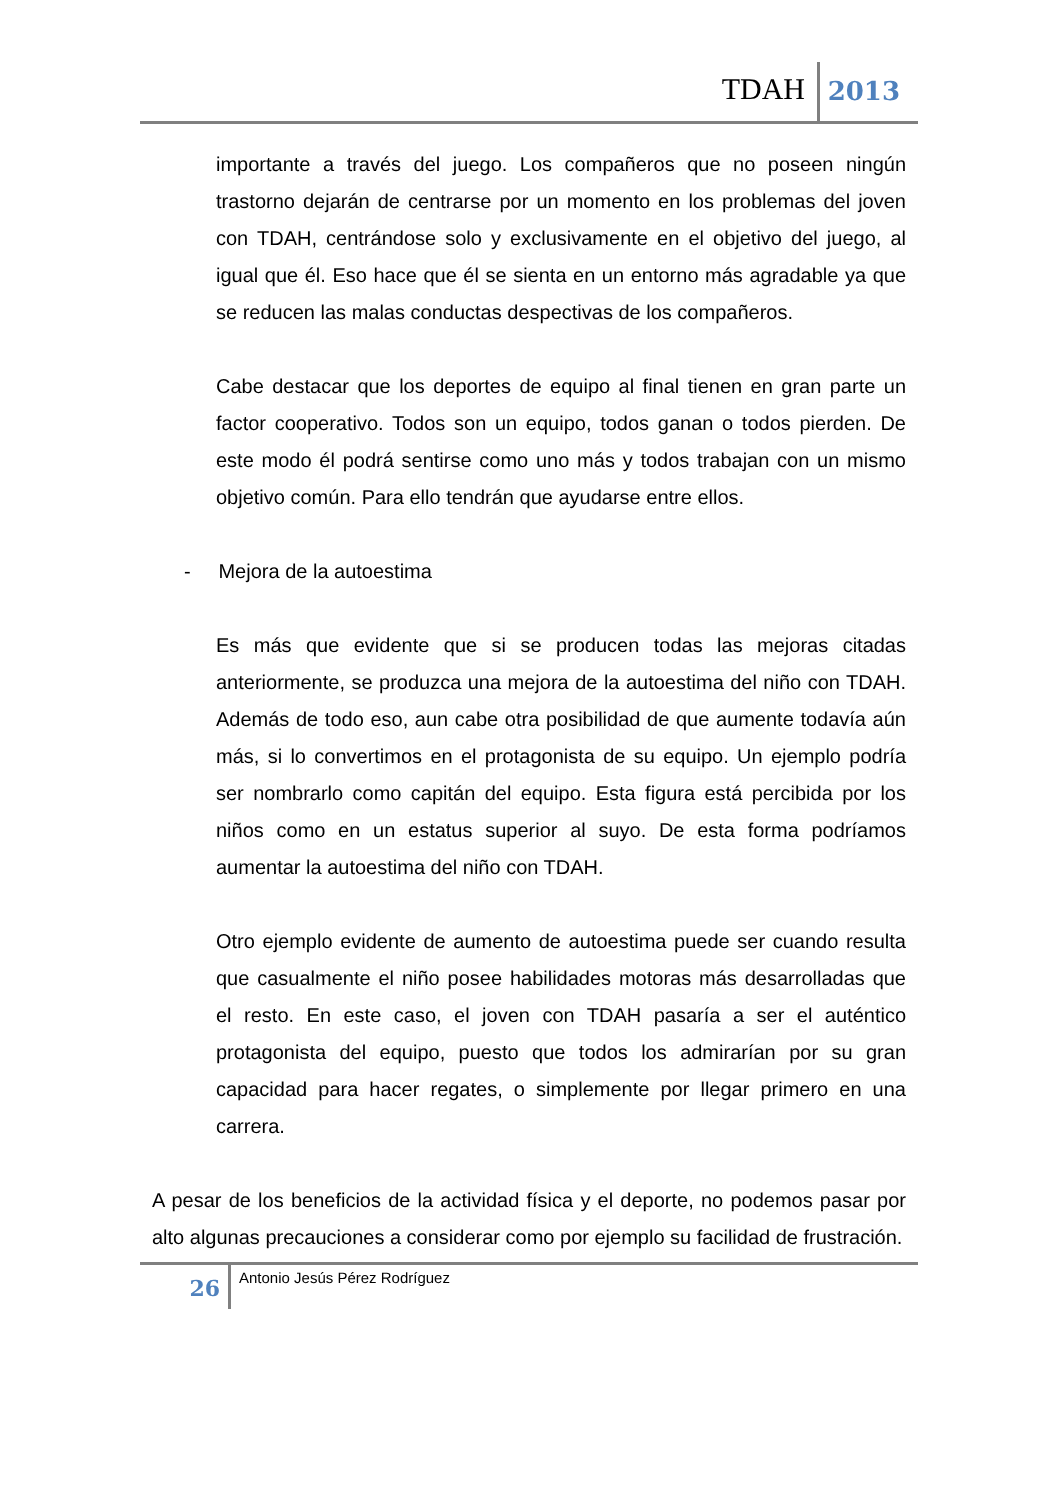TDAH 2013
importante a través del juego. Los compañeros que no poseen ningún trastorno dejarán de centrarse por un momento en los problemas del joven con TDAH, centrándose solo y exclusivamente en el objetivo del juego, al igual que él. Eso hace que él se sienta en un entorno más agradable ya que se reducen las malas conductas despectivas de los compañeros.
Cabe destacar que los deportes de equipo al final tienen en gran parte un factor cooperativo. Todos son un equipo, todos ganan o todos pierden. De este modo él podrá sentirse como uno más y todos trabajan con un mismo objetivo común. Para ello tendrán que ayudarse entre ellos.
- Mejora de la autoestima
Es más que evidente que si se producen todas las mejoras citadas anteriormente, se produzca una mejora de la autoestima del niño con TDAH. Además de todo eso, aun cabe otra posibilidad de que aumente todavía aún más, si lo convertimos en el protagonista de su equipo. Un ejemplo podría ser nombrarlo como capitán del equipo. Esta figura está percibida por los niños como en un estatus superior al suyo. De esta forma podríamos aumentar la autoestima del niño con TDAH.
Otro ejemplo evidente de aumento de autoestima puede ser cuando resulta que casualmente el niño posee habilidades motoras más desarrolladas que el resto. En este caso, el joven con TDAH pasaría a ser el auténtico protagonista del equipo, puesto que todos los admirarían por su gran capacidad para hacer regates, o simplemente por llegar primero en una carrera.
A pesar de los beneficios de la actividad física y el deporte, no podemos pasar por alto algunas precauciones a considerar como por ejemplo su facilidad de frustración.
26 Antonio Jesús Pérez Rodríguez